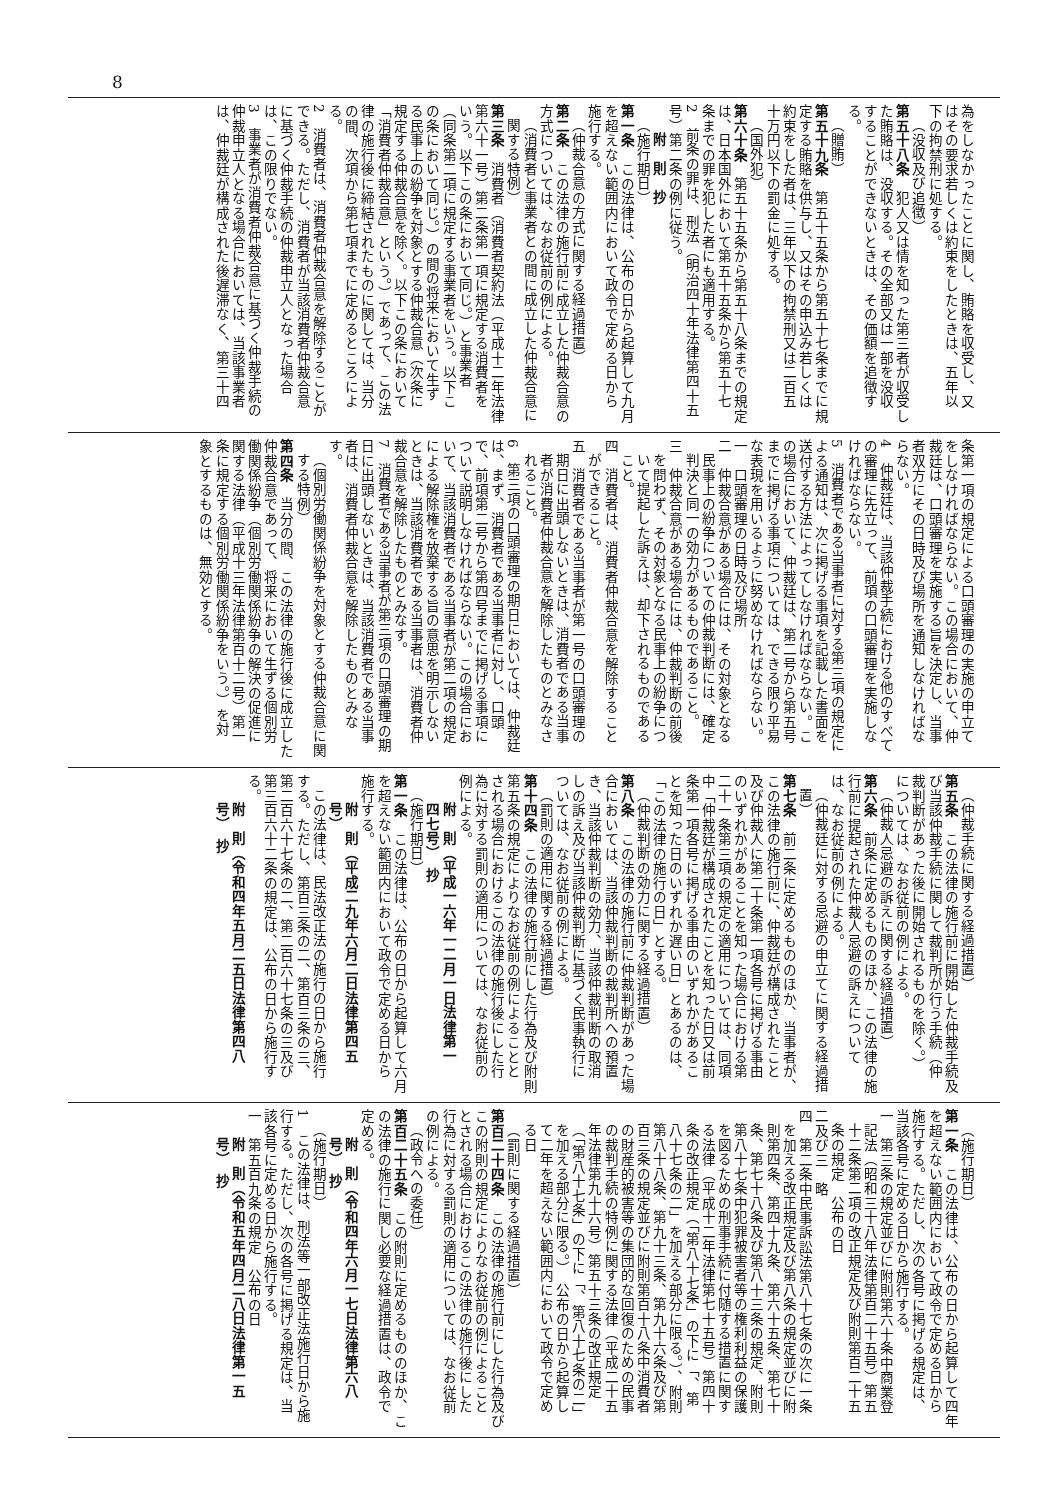8
為をしなかったことに関し、賄賂を収受し、又
はその要求若しくは約束をしたときは、五年以
下の拘禁刑に処する。
（没収及び追徴）
第五十八条　犯人又は情を知った第三者が収受し
た賄賂は、没収する。その全部又は一部を没収
することができないときは、その価額を追徴す
る。
（贈賄）
第五十九条　第五十五条から第五十七条までに規
定する賄賂を供与し、又はその申込み若しくは
約束をした者は、三年以下の拘禁刑又は二百五
十万円以下の罰金に処する。
（国外犯）
第六十条　第五十五条から第五十八条までの規定
は、日本国外において第五十五条から第五十七
条までの罪を犯した者にも適用する。
2　前条の罪は、刑法（明治四十年法律第四十五
号）第二条の例に従う。
附　則　抄
（施行期日）
第一条　この法律は、公布の日から起算して九月
を超えない範囲内において政令で定める日から
施行する。
（仲裁合意の方式に関する経過措置）
第二条　この法律の施行前に成立した仲裁合意の
方式については、なお従前の例による。
（消費者と事業者との間に成立した仲裁合意に
関する特例）
第三条　消費者（消費者契約法（平成十二年法律
第六十一号）第二条第一項に規定する消費者を
いう。以下この条において同じ。）と事業者
（同条第二項に規定する事業者をいう。以下こ
の条において同じ。）の間の将来において生ず
る民事上の紛争を対象とする仲裁合意（次条に
規定する仲裁合意を除く。以下この条において
「消費者仲裁合意」という。）であって、この法
律の施行後に締結されたものに関しては、当分
の間、次項から第七項までに定めるところによ
る。
2　消費者は、消費者仲裁合意を解除することが
できる。ただし、消費者が当該消費者仲裁合意
に基づく仲裁手続の仲裁申立人となった場合
は、この限りでない。
3　事業者が消費者仲裁合意に基づく仲裁手続の
仲裁申立人となる場合においては、当該事業者
は、仲裁廷が構成された後遅滞なく、第三十四
条第一項の規定による口頭審理の実施の申立て
をしなければならない。この場合において、仲
裁廷は、口頭審理を実施する旨を決定し、当事
者双方にその日時及び場所を通知しなければな
らない。
4　仲裁廷は、当該仲裁手続における他のすべて
の審理に先立って、前項の口頭審理を実施しな
ければならない。
5　消費者である当事者に対する第三項の規定に
よる通知は、次に掲げる事項を記載した書面を
送付する方法によってしなければならない。こ
の場合において、仲裁廷は、第二号から第五号
までに掲げる事項については、できる限り平易
な表現を用いるように努めなければならない。
一　口頭審理の日時及び場所
二　仲裁合意がある場合には、その対象となる
民事上の紛争についての仲裁判断には、確定
判決と同一の効力があるものであること。
三　仲裁合意がある場合には、仲裁判断の前後
を問わず、その対象となる民事上の紛争につ
いて提起した訴えは、却下されるものである
こと。
四　消費者は、消費者仲裁合意を解除すること
ができること。
五　消費者である当事者が第一号の口頭審理の
期日に出頭しないときは、消費者である当事
者が消費者仲裁合意を解除したものとみなさ
れること。
6　第三項の口頭審理の期日においては、仲裁廷
は、まず、消費者である当事者に対し、口頭
で、前項第二号から第四号までに掲げる事項に
ついて説明しなければならない。この場合にお
いて、当該消費者である当事者が第二項の規定
による解除権を放棄する旨の意思を明示しない
ときは、当該消費者である当事者は、消費者仲
裁合意を解除したものとみなす。
7　消費者である当事者が第三項の口頭審理の期
日に出頭しないときは、当該消費者である当事
者は、消費者仲裁合意を解除したものとみな
す。
（個別労働関係紛争を対象とする仲裁合意に関
する特例）
第四条　当分の間、この法律の施行後に成立した
仲裁合意であって、将来において生ずる個別労
働関係紛争（個別労働関係紛争の解決の促進に
関する法律（平成十三年法律第百十二号）第一
条に規定する個別労働関係紛争をいう。）を対
象とするものは、無効とする。
（仲裁手続に関する経過措置）
第五条　この法律の施行前に開始した仲裁手続及
び当該仲裁手続に関して裁判所が行う手続（仲
裁判断があった後に開始されるものを除く。）
については、なお従前の例による。
（仲裁人忌避の訴えに関する経過措置）
第六条　前条に定めるもののほか、この法律の施
行前に提起された仲裁人忌避の訴えについて
は、なお従前の例による。
（仲裁廷に対する忌避の申立てに関する経過措
置）
第七条　前二条に定めるもののほか、当事者が、
この法律の施行前に、仲裁廷が構成されたこと
及び仲裁人に第二十条第一項各号に掲げる事由
のいずれかがあることを知った場合における第
二十一条第三項の規定の適用については、同項
中「仲裁廷が構成されたことを知った日又は前
条第一項各号に掲げる事由のいずれかがあるこ
とを知った日のいずれか遅い日」とあるのは、
「この法律の施行の日」とする。
（仲裁判断の効力に関する経過措置）
第八条　この法律の施行前に仲裁判断があった場
合においては、当該仲裁判断の裁判所への預置
き、当該仲裁判断の効力、当該仲裁判断の取消
しの訴え及び当該仲裁判断に基づく民事執行に
ついては、なお従前の例による。
（罰則の適用に関する経過措置）
第十四条　この法律の施行前にした行為及び附則
第五条の規定によりなお従前の例によることと
される場合におけるこの法律の施行後にした行
為に対する罰則の適用については、なお従前の
例による。
附　則（平成一六年一二月一日法律第一
四七号）　抄
（施行期日）
第一条　この法律は、公布の日から起算して六月
を超えない範囲内において政令で定める日から
施行する。
附　則（平成二九年六月二日法律第四五
号）
この法律は、民法改正法の施行の日から施行
する。ただし、第百三条の二、第百三条の三、
第二百六十七条の二、第二百六十七条の三及び
第三百六十二条の規定は、公布の日から施行す
る。
附　則（令和四年五月二五日法律第四八
号）　抄
（施行期日）
第一条　この法律は、公布の日から起算して四年
を超えない範囲内において政令で定める日から
施行する。ただし、次の各号に掲げる規定は、
当該各号に定める日から施行する。
一　第三条の規定並びに附則第六十条中商業登
記法（昭和三十八年法律第百二十五号）第五
十二条第二項の改正規定及び附則第百二十五
条の規定　公布の日
二及び三　略
四　第二条中民事訴訟法第八十七条の次に一条
を加える改正規定及び第八条の規定並びに附
則第四条、第四十九条、第六十五条、第七十
条、第七十八条及び第八十三条の規定、附則
第八十七条中犯罪被害者等の権利利益の保護
を図るための刑事手続に付随する措置に関す
る法律（平成十二年法律第七十五号）第四十
条の改正規定（「第八十七条」の下に「、第
八十七条の二」を加える部分に限る。）、附則
第八十八条、第九十三条、第九十六条及び第
百三条の規定並びに附則第百十八条中消費者
の財産的被害等の集団的な回復のための民事
の裁判手続の特例に関する法律（平成二十五
年法律第九十六号）第五十三条の改正規定
（「第八十七条」の下に「、第八十七条の二」
を加える部分に限る。）　公布の日から起算し
て二年を超えない範囲内において政令で定め
る日
（罰則に関する経過措置）
第百二十四条　この法律の施行前にした行為及び
この附則の規定によりなお従前の例によること
とされる場合におけるこの法律の施行後にした
行為に対する罰則の適用については、なお従前
の例による。
（政令への委任）
第百二十五条　この附則に定めるもののほか、こ
の法律の施行に関し必要な経過措置は、政令で
定める。
附　則（令和四年六月一七日法律第六八
号）　抄
（施行期日）
1　この法律は、刑法等一部改正法施行日から施
行する。ただし、次の各号に掲げる規定は、当
該各号に定める日から施行する。
一　第五百九条の規定　公布の日
附　則（令和五年四月二八日法律第一五
号）　抄